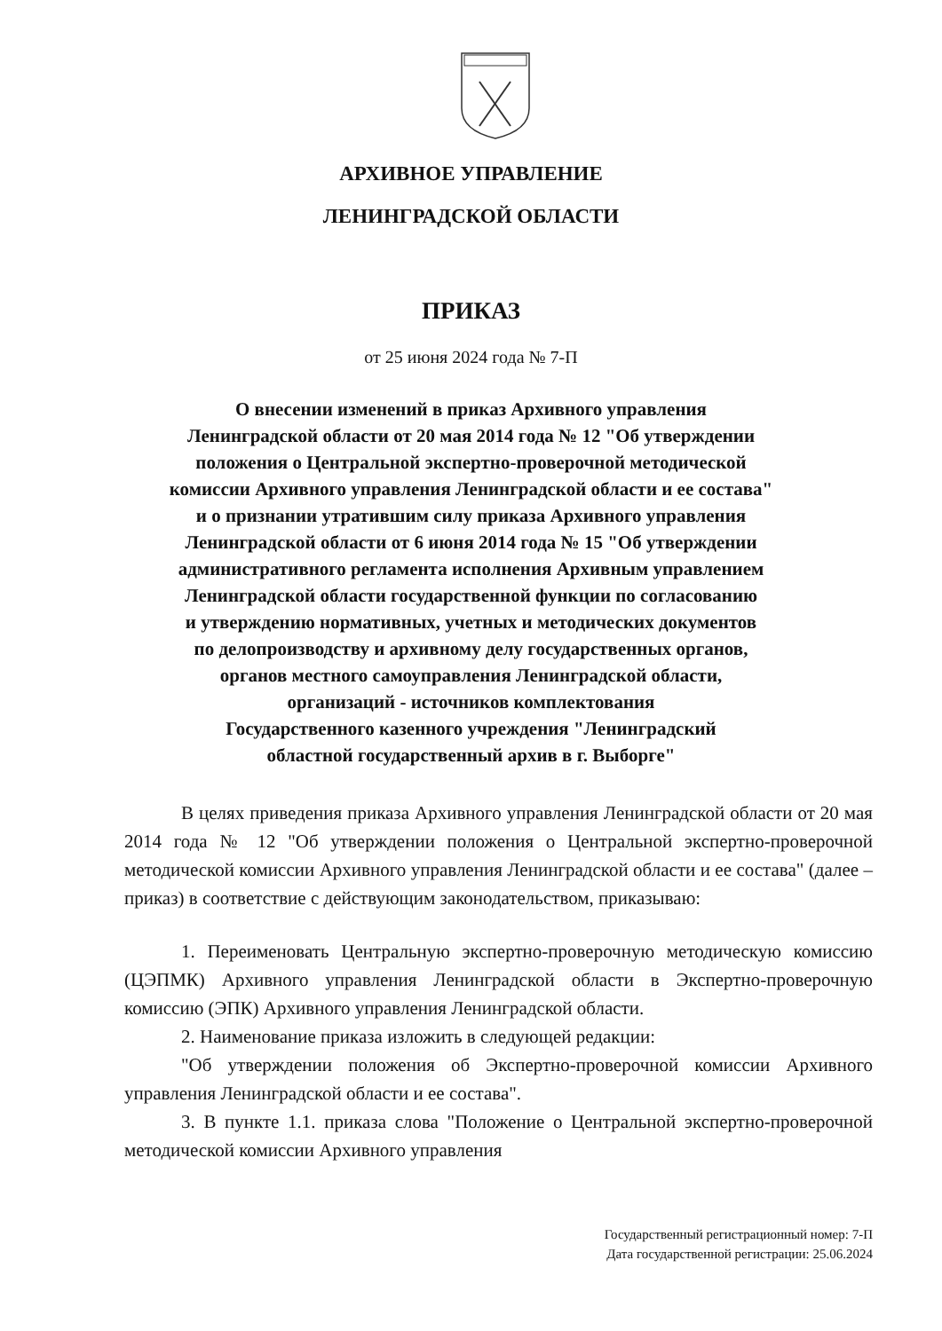АРХИВНОЕ УПРАВЛЕНИЕ
ЛЕНИНГРАДСКОЙ ОБЛАСТИ
ПРИКАЗ
от 25 июня 2024 года № 7-П
О внесении изменений в приказ Архивного управления
Ленинградской области от 20 мая 2014 года № 12 "Об утверждении
положения о Центральной экспертно-проверочной методической
комиссии Архивного управления Ленинградской области и ее состава"
и о признании утратившим силу приказа Архивного управления
Ленинградской области от 6 июня 2014 года № 15 "Об утверждении
административного регламента исполнения Архивным управлением
Ленинградской области государственной функции по согласованию
и утверждению нормативных, учетных и методических документов
по делопроизводству и архивному делу государственных органов,
органов местного самоуправления Ленинградской области,
организаций - источников комплектования
Государственного казенного учреждения "Ленинградский
областной государственный архив в г. Выборге"
В целях приведения приказа Архивного управления Ленинградской области от 20 мая 2014 года № 12 "Об утверждении положения о Центральной экспертно-проверочной методической комиссии Архивного управления Ленинградской области и ее состава" (далее – приказ) в соответствие с действующим законодательством, приказываю:
1. Переименовать Центральную экспертно-проверочную методическую комиссию (ЦЭПМК) Архивного управления Ленинградской области в Экспертно-проверочную комиссию (ЭПК) Архивного управления Ленинградской области.
2. Наименование приказа изложить в следующей редакции:
"Об утверждении положения об Экспертно-проверочной комиссии Архивного управления Ленинградской области и ее состава".
3. В пункте 1.1. приказа слова "Положение о Центральной экспертно-проверочной методической комиссии Архивного управления
Государственный регистрационный номер: 7-П
Дата государственной регистрации: 25.06.2024